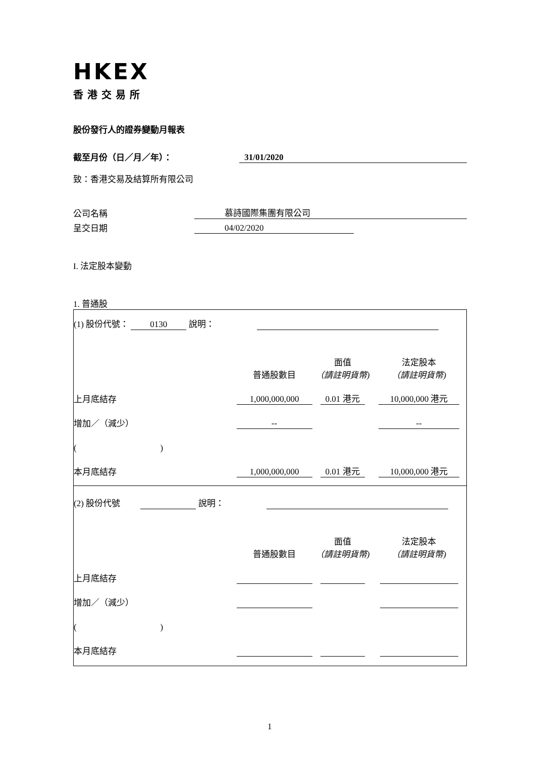HKEX
香港交易所
股份發行人的證券變動月報表
截至月份（日／月／年）： 31/01/2020
致：香港交易及結算所有限公司
公司名稱 慕詩國際集團有限公司
呈交日期 04/02/2020
I. 法定股本變動
1. 普通股
| (1) 股份代號： 0130 說明： | | | |
| | 普通股數目 | 面值 （請註明貨幣) | 法定股本 （請註明貨幣) |
| 上月底結存 | 1,000,000,000 | 0.01 港元 | 10,000,000 港元 |
| 增加／（減少） | -- | | -- |
| ( ) | | | |
| 本月底結存 | 1,000,000,000 | 0.01 港元 | 10,000,000 港元 |
| (2) 股份代號 說明： | | | |
| | 普通股數目 | 面值 （請註明貨幣) | 法定股本 （請註明貨幣) |
| 上月底結存 | | | |
| 增加／（減少） | | | |
| ( ) | | | |
| 本月底結存 | | | |
1